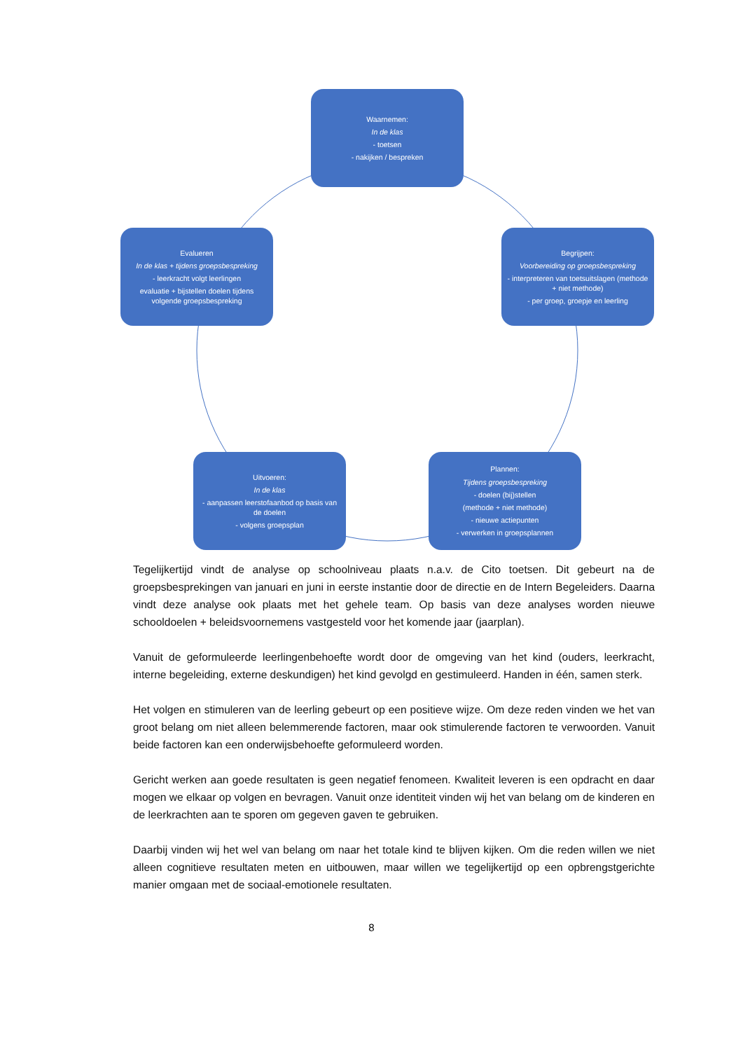Waarnemen:
In de klas
- toetsen
- nakijken / bespreken
Evalueren
In de klas + tijdens groepsbespreking
- leerkracht volgt leerlingen
evaluatie + bijstellen doelen tijdens volgende groepsbespreking
Begrijpen:
Voorbereiding op groepsbespreking
- interpreteren van toetsuitslagen (methode + niet methode)
- per groep, groepje en leerling
Uitvoeren:
In de klas
- aanpassen leerstofaanbod op basis van de doelen
- volgens groepsplan
Plannen:
Tijdens groepsbespreking
- doelen (bij)stellen
(methode + niet methode)
- nieuwe actiepunten
- verwerken in groepsplannen
Tegelijkertijd vindt de analyse op schoolniveau plaats n.a.v. de Cito toetsen. Dit gebeurt na de groepsbesprekingen van januari en juni in eerste instantie door de directie en de Intern Begeleiders. Daarna vindt deze analyse ook plaats met het gehele team. Op basis van deze analyses worden nieuwe schooldoelen + beleidsvoornemens vastgesteld voor het komende jaar (jaarplan).
Vanuit de geformuleerde leerlingenbehoefte wordt door de omgeving van het kind (ouders, leerkracht, interne begeleiding, externe deskundigen) het kind gevolgd en gestimuleerd. Handen in één, samen sterk.
Het volgen en stimuleren van de leerling gebeurt op een positieve wijze. Om deze reden vinden we het van groot belang om niet alleen belemmerende factoren, maar ook stimulerende factoren te verwoorden. Vanuit beide factoren kan een onderwijsbehoefte geformuleerd worden.
Gericht werken aan goede resultaten is geen negatief fenomeen. Kwaliteit leveren is een opdracht en daar mogen we elkaar op volgen en bevragen. Vanuit onze identiteit vinden wij het van belang om de kinderen en de leerkrachten aan te sporen om gegeven gaven te gebruiken.
Daarbij vinden wij het wel van belang om naar het totale kind te blijven kijken. Om die reden willen we niet alleen cognitieve resultaten meten en uitbouwen, maar willen we tegelijkertijd op een opbrengstgerichte manier omgaan met de sociaal-emotionele resultaten.
8